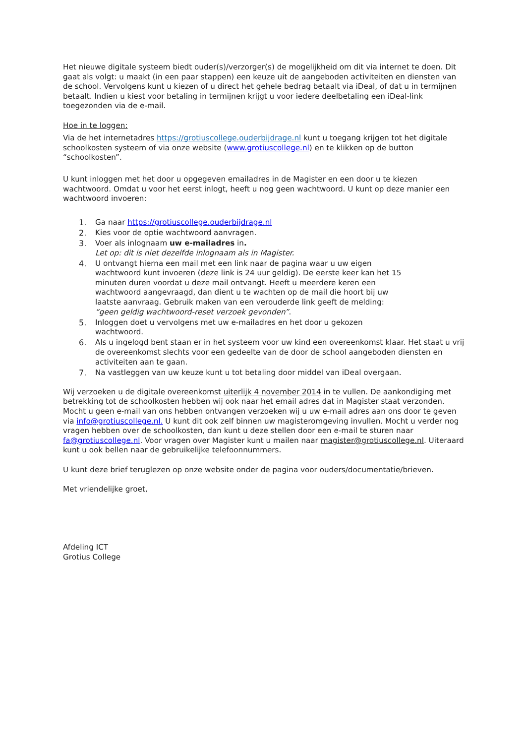Het nieuwe digitale systeem biedt ouder(s)/verzorger(s) de mogelijkheid om dit via internet te doen. Dit gaat als volgt: u maakt (in een paar stappen) een keuze uit de aangeboden activiteiten en diensten van de school. Vervolgens kunt u kiezen of u direct het gehele bedrag betaalt via iDeal, of dat u in termijnen betaalt. Indien u kiest voor betaling in termijnen krijgt u voor iedere deelbetaling een iDeal-link toegezonden via de e-mail.
Hoe in te loggen:
Via de het internetadres https://grotiuscollege.ouderbijdrage.nl kunt u toegang krijgen tot het digitale schoolkosten systeem of via onze website (www.grotiuscollege.nl) en te klikken op de button “schoolkosten”.
U kunt inloggen met het door u opgegeven emailadres in de Magister en een door u te kiezen wachtwoord. Omdat u voor het eerst inlogt, heeft u nog geen wachtwoord. U kunt op deze manier een wachtwoord invoeren:
1. Ga naar https://grotiuscollege.ouderbijdrage.nl
2. Kies voor de optie wachtwoord aanvragen.
3. Voer als inlognaam uw e-mailadres in.
Let op: dit is niet dezelfde inlognaam als in Magister.
4. U ontvangt hierna een mail met een link naar de pagina waar u uw eigen wachtwoord kunt invoeren (deze link is 24 uur geldig). De eerste keer kan het 15 minuten duren voordat u deze mail ontvangt. Heeft u meerdere keren een wachtwoord aangevraagd, dan dient u te wachten op de mail die hoort bij uw laatste aanvraag. Gebruik maken van een verouderde link geeft de melding:
“geen geldig wachtwoord-reset verzoek gevonden”.
5. Inloggen doet u vervolgens met uw e-mailadres en het door u gekozen wachtwoord.
6. Als u ingelogd bent staan er in het systeem voor uw kind een overeenkomst klaar. Het staat u vrij de overeenkomst slechts voor een gedeelte van de door de school aangeboden diensten en activiteiten aan te gaan.
7. Na vastleggen van uw keuze kunt u tot betaling door middel van iDeal overgaan.
Wij verzoeken u de digitale overeenkomst uiterlijk 4 november 2014 in te vullen. De aankondiging met betrekking tot de schoolkosten hebben wij ook naar het email adres dat in Magister staat verzonden. Mocht u geen e-mail van ons hebben ontvangen verzoeken wij u uw e-mail adres aan ons door te geven via info@grotiuscollege.nl. U kunt dit ook zelf binnen uw magisteromgeving invullen. Mocht u verder nog vragen hebben over de schoolkosten, dan kunt u deze stellen door een e-mail te sturen naar fa@grotiuscollege.nl. Voor vragen over Magister kunt u mailen naar magister@grotiuscollege.nl. Uiteraard kunt u ook bellen naar de gebruikelijke telefoonnummers.
U kunt deze brief teruglezen op onze website onder de pagina voor ouders/documentatie/brieven.
Met vriendelijke groet,
Afdeling ICT
Grotius College